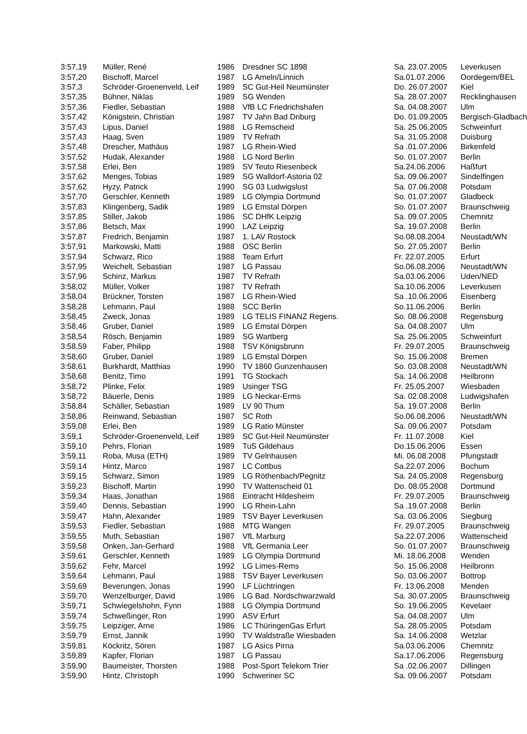| 3:57,19 | Müller, René | 1986 | Dresdner SC 1898 | Sa. 23.07.2005 | Leverkusen |
| 3:57,20 | Bischoff, Marcel | 1987 | LG Ameln/Linnich | Sa.01.07.2006 | Oordegem/BEL |
| 3:57,3 | Schröder-Groenenveld, Leif | 1989 | SC Gut-Heil Neumünster | Do. 26.07.2007 | Kiel |
| 3:57,35 | Bühner, Niklas | 1989 | SG Wenden | Sa. 28.07.2007 | Recklinghausen |
| 3:57,36 | Fiedler, Sebastian | 1988 | VfB LC Friedrichshafen | Sa. 04.08.2007 | Ulm |
| 3:57,42 | Königstein, Christian | 1987 | TV Jahn Bad Driburg | Do. 01.09.2005 | Bergisch-Gladbach |
| 3:57,43 | Lipus, Daniel | 1988 | LG Remscheid | Sa. 25.06.2005 | Schweinfurt |
| 3:57,43 | Haag, Sven | 1989 | TV Refrath | Sa. 31.05.2008 | Duisburg |
| 3:57,48 | Drescher, Mathäus | 1987 | LG Rhein-Wied | Sa .01.07.2006 | Birkenfeld |
| 3:57,52 | Hudak, Alexander | 1988 | LG Nord Berlin | So. 01.07.2007 | Berlin |
| 3:57,58 | Erlei, Ben | 1989 | SV Teuto Riesenbeck | Sa.24.06.2006 | Haßfurt |
| 3:57,62 | Menges, Tobias | 1989 | SG Walldorf-Astoria 02 | Sa. 09.06.2007 | Sindelfingen |
| 3:57,62 | Hyzy, Patrick | 1990 | SG 03 Ludwigslust | Sa. 07.06.2008 | Potsdam |
| 3:57,70 | Gerschler, Kenneth | 1989 | LG Olympia Dortmund | So. 01.07.2007 | Gladbeck |
| 3:57,83 | Klingenberg, Sadik | 1989 | LG Emstal Dörpen | So. 01.07.2007 | Braunschweig |
| 3:57,85 | Stiller, Jakob | 1986 | SC DHfK Leipzig | Sa. 09.07.2005 | Chemnitz |
| 3:57,86 | Betsch, Max | 1990 | LAZ Leipzig | Sa. 19.07.2008 | Berlin |
| 3:57,87 | Fredrich, Benjamin | 1987 | 1. LAV Rostock | So.08.08.2004 | Neustadt/WN |
| 3:57,91 | Markowski, Matti | 1988 | OSC Berlin | So. 27.05.2007 | Berlin |
| 3:57,94 | Schwarz, Rico | 1988 | Team Erfurt | Fr. 22.07.2005 | Erfurt |
| 3:57,95 | Weichelt, Sebastian | 1987 | LG Passau | So.06.08.2006 | Neustadt/WN |
| 3:57,96 | Schinz, Markus | 1987 | TV Refrath | Sa.03.06.2006 | Uden/NED |
| 3:58,02 | Müller, Volker | 1987 | TV Refrath | Sa.10.06.2006 | Leverkusen |
| 3:58,04 | Brückner, Torsten | 1987 | LG Rhein-Wied | Sa .10.06.2006 | Eisenberg |
| 3:58,28 | Lehmann, Paul | 1988 | SCC Berlin | So.11.06.2006 | Berlin |
| 3:58,45 | Zweck, Jonas | 1989 | LG TELIS FINANZ Regens. | So. 08.06.2008 | Regensburg |
| 3:58,46 | Gruber, Daniel | 1989 | LG Emstal Dörpen | Sa. 04.08.2007 | Ulm |
| 3:58,54 | Rösch, Benjamin | 1989 | SG Wartberg | Sa. 25.06.2005 | Schweinfurt |
| 3:58,59 | Faber, Philipp | 1988 | TSV Königsbrunn | Fr. 29.07.2005 | Braunschweig |
| 3:58,60 | Gruber, Daniel | 1989 | LG Emstal Dörpen | So. 15.06.2008 | Bremen |
| 3:58,61 | Burkhardt, Matthias | 1990 | TV 1860 Gunzenhausen | So. 03.08.2008 | Neustadt/WN |
| 3:58,68 | Benitz, Timo | 1991 | TG Stockach | Sa. 14.06.2008 | Heilbronn |
| 3:58,72 | Plinke, Felix | 1989 | Usinger TSG | Fr. 25.05.2007 | Wiesbaden |
| 3:58,72 | Bäuerle, Denis | 1989 | LG Neckar-Erms | Sa. 02.08.2008 | Ludwigshafen |
| 3:58,84 | Schäller, Sebastian | 1989 | LV 90 Thum | Sa. 19.07.2008 | Berlin |
| 3:58,86 | Reinwand, Sebastian | 1987 | SC Roth | So.06.08.2006 | Neustadt/WN |
| 3:59,08 | Erlei, Ben | 1989 | LG Ratio Münster | Sa. 09.06.2007 | Potsdam |
| 3:59,1 | Schröder-Groenenveld, Leif | 1989 | SC Gut-Heil Neumünster | Fr. 11.07.2008 | Kiel |
| 3:59,10 | Pehrs, Florian | 1989 | TuS Gildehaus | Do.15.06.2006 | Essen |
| 3:59,11 | Roba, Musa (ETH) | 1989 | TV Gelnhausen | Mi. 06.08.2008 | Pfungstadt |
| 3:59,14 | Hintz, Marco | 1987 | LC Cottbus | Sa.22.07.2006 | Bochum |
| 3:59,15 | Schwarz, Simon | 1989 | LG Röthenbach/Pegnitz | Sa. 24.05.2008 | Regensburg |
| 3:59,23 | Bischoff, Martin | 1990 | TV Wattenscheid 01 | Do. 08.05.2008 | Dortmund |
| 3:59,34 | Haas, Jonathan | 1988 | Eintracht Hildesheim | Fr. 29.07.2005 | Braunschweig |
| 3:59,40 | Dennis, Sebastian | 1990 | LG Rhein-Lahn | Sa .19.07.2008 | Berlin |
| 3:59,47 | Hahn, Alexander | 1989 | TSV Bayer Leverkusen | Sa. 03.06.2006 | Siegburg |
| 3:59,53 | Fiedler, Sebastian | 1988 | MTG Wangen | Fr. 29.07.2005 | Braunschweig |
| 3:59,55 | Muth, Sebastian | 1987 | VfL Marburg | Sa.22.07.2006 | Wattenscheid |
| 3:59,58 | Onken, Jan-Gerhard | 1988 | VfL Germania Leer | So. 01.07.2007 | Braunschweig |
| 3:59,61 | Gerschler, Kenneth | 1989 | LG Olympia Dortmund | Mi. 18.06.2008 | Wenden |
| 3:59,62 | Fehr, Marcel | 1992 | LG Limes-Rems | So. 15.06.2008 | Heilbronn |
| 3:59,64 | Lehmann, Paul | 1988 | TSV Bayer Leverkusen | So. 03.06.2007 | Bottrop |
| 3:59,69 | Beverungen, Jonas | 1990 | LF Lüchtringen | Fr. 13.06.2008 | Menden |
| 3:59,70 | Wenzelburger, David | 1986 | LG Bad. Nordschwarzwald | Sa. 30.07.2005 | Braunschweig |
| 3:59,71 | Schwiegelshohn, Fynn | 1988 | LG Olympia Dortmund | So. 19.06.2005 | Kevelaer |
| 3:59,74 | Schweßinger, Ron | 1990 | ASV Erfurt | Sa. 04.08.2007 | Ulm |
| 3:59,75 | Leipziger, Arne | 1986 | LC ThüringenGas Erfurt | Sa. 28.05.2005 | Potsdam |
| 3:59,79 | Ernst, Jannik | 1990 | TV Waldstraße Wiesbaden | Sa. 14.06.2008 | Wetzlar |
| 3:59,81 | Köckritz, Sören | 1987 | LG Asics Pirna | Sa.03.06.2006 | Chemnitz |
| 3:59,89 | Kapfer, Florian | 1987 | LG Passau | Sa.17.06.2006 | Regensburg |
| 3:59,90 | Baumeister, Thorsten | 1988 | Post-Sport Telekom Trier | Sa .02.06.2007 | Dillingen |
| 3:59,90 | Hintz, Christoph | 1990 | Schweriner SC | Sa. 09.06.2007 | Potsdam |